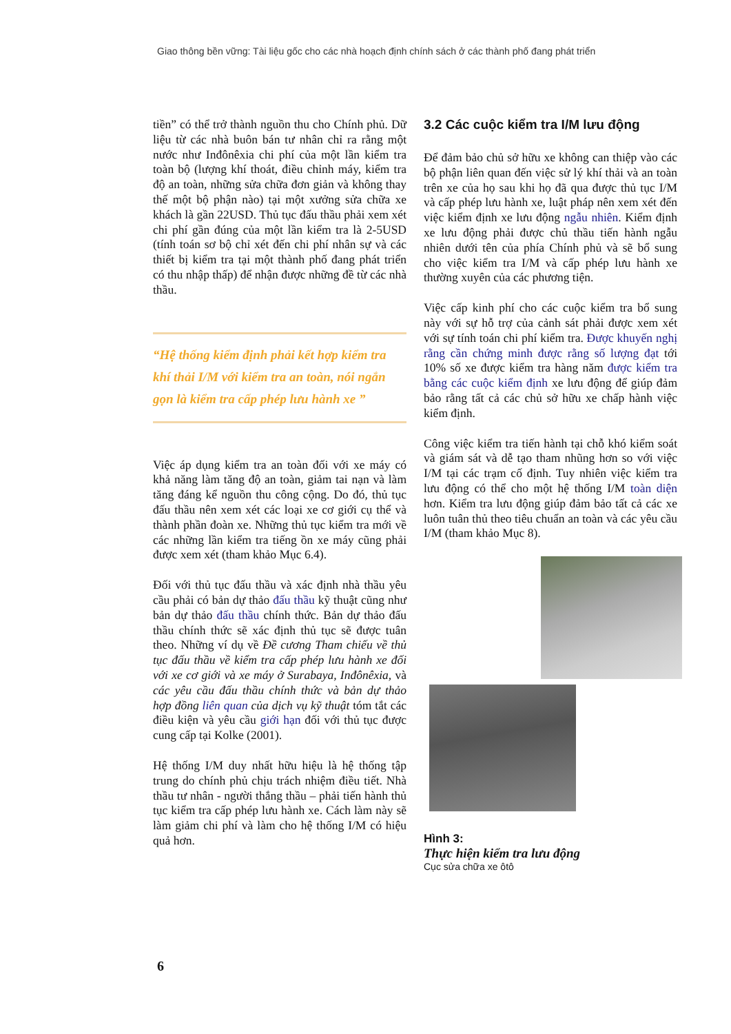Giao thông bền vững: Tài liệu gốc cho các nhà hoạch định chính sách ở các thành phố đang phát triển
tiền” có thể trở thành nguồn thu cho Chính phủ. Dữ liệu từ các nhà buôn bán tư nhân chỉ ra rằng một nước như Inđônêxia chi phí của một lần kiểm tra toàn bộ (lượng khí thoát, điều chỉnh máy, kiểm tra độ an toàn, những sửa chữa đơn giản và không thay thế một bộ phận nào) tại một xưởng sửa chữa xe khách là gần 22USD. Thủ tục đấu thầu phải xem xét chi phí gần đúng của một lần kiểm tra là 2-5USD (tính toán sơ bộ chỉ xét đến chi phí nhân sự và các thiết bị kiểm tra tại một thành phố đang phát triển có thu nhập thấp) để nhận được những đề từ các nhà thầu.
“Hệ thống kiểm định phải kết hợp kiểm tra khí thải I/M với kiểm tra an toàn, nói ngắn gọn là kiểm tra cấp phép lưu hành xe ”
Việc áp dụng kiểm tra an toàn đối với xe máy có khả năng làm tăng độ an toàn, giảm tai nạn và làm tăng đáng kể nguồn thu công cộng. Do đó, thủ tục đấu thầu nên xem xét các loại xe cơ giới cụ thể và thành phần đoàn xe. Những thủ tục kiểm tra mới về các những lần kiểm tra tiếng ồn xe máy cũng phải được xem xét (tham khảo Mục 6.4).
Đối với thủ tục đấu thầu và xác định nhà thầu yêu cầu phải có bản dự thảo đấu thầu kỹ thuật cũng như bản dự thảo đấu thầu chính thức. Bản dự thảo đấu thầu chính thức sẽ xác định thủ tục sẽ được tuân theo. Những ví dụ về Đề cương Tham chiếu về thủ tục đấu thầu về kiểm tra cấp phép lưu hành xe đối với xe cơ giới và xe máy ở Surabaya, Inđônêxia, và các yêu cầu đấu thầu chính thức và bản dự thảo hợp đồng liên quan của dịch vụ kỹ thuật tóm tắt các điều kiện và yêu cầu giới hạn đối với thủ tục được cung cấp tại Kolke (2001).
Hệ thống I/M duy nhất hữu hiệu là hệ thống tập trung do chính phủ chịu trách nhiệm điều tiết. Nhà thầu tư nhân - người thắng thầu – phải tiến hành thủ tục kiểm tra cấp phép lưu hành xe. Cách làm này sẽ làm giảm chi phí và làm cho hệ thống I/M có hiệu quả hơn.
3.2 Các cuộc kiểm tra I/M lưu động
Để đảm bảo chủ sở hữu xe không can thiệp vào các bộ phận liên quan đến việc sử lý khí thải và an toàn trên xe của họ sau khi họ đã qua được thủ tục I/M và cấp phép lưu hành xe, luật pháp nên xem xét đến việc kiểm định xe lưu động ngẫu nhiên. Kiểm định xe lưu động phải được chủ thầu tiến hành ngẫu nhiên dưới tên của phía Chính phủ và sẽ bổ sung cho việc kiểm tra I/M và cấp phép lưu hành xe thường xuyên của các phương tiện.
Việc cấp kinh phí cho các cuộc kiểm tra bổ sung này với sự hỗ trợ của cảnh sát phải được xem xét với sự tính toán chi phí kiểm tra. Được khuyến nghị rằng cần chứng minh được rằng số lượng đạt tới 10% số xe được kiểm tra hàng năm được kiểm tra bằng các cuộc kiểm định xe lưu động để giúp đảm bảo rằng tất cả các chủ sở hữu xe chấp hành việc kiểm định.
Công việc kiểm tra tiến hành tại chỗ khó kiểm soát và giám sát và dễ tạo tham nhũng hơn so với việc I/M tại các trạm cố định. Tuy nhiên việc kiểm tra lưu động có thể cho một hệ thống I/M toàn diện hơn. Kiểm tra lưu động giúp đảm bảo tất cả các xe luôn tuân thủ theo tiêu chuẩn an toàn và các yêu cầu I/M (tham khảo Mục 8).
Hình 3:
Thực hiện kiểm tra lưu động
Cục sửa chữa xe ôtô
6